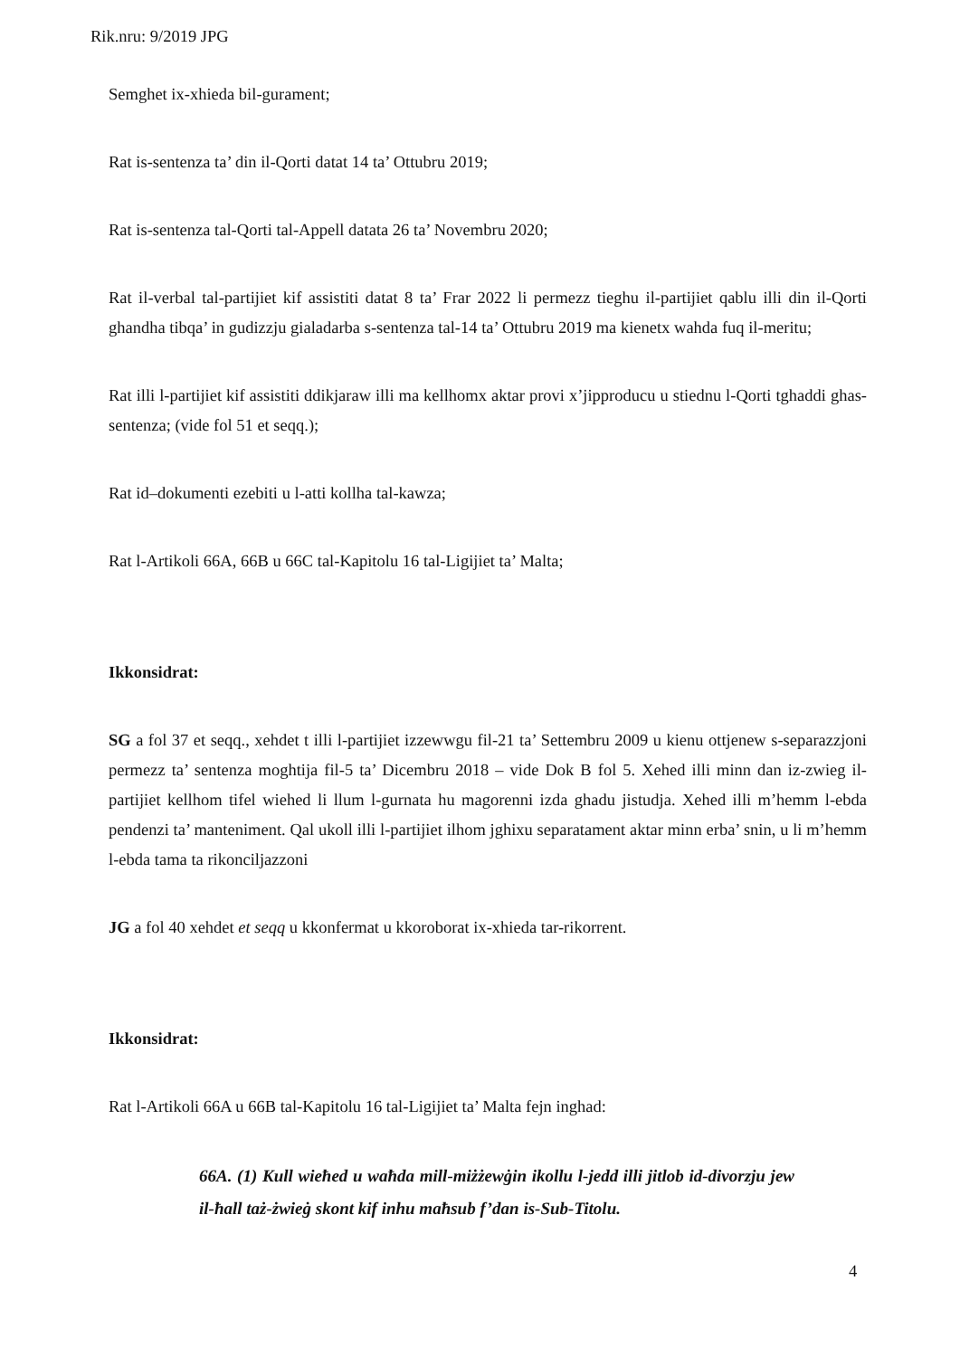Rik.nru: 9/2019 JPG
Semghet ix-xhieda bil-gurament;
Rat is-sentenza ta’ din il-Qorti datat 14 ta’ Ottubru 2019;
Rat is-sentenza tal-Qorti tal-Appell datata 26 ta’ Novembru 2020;
Rat il-verbal tal-partijiet kif assistiti datat 8 ta’ Frar 2022 li permezz tieghu il-partijiet qablu illi din il-Qorti ghandha tibqa’ in gudizzju gialadarba s-sentenza tal-14 ta’ Ottubru 2019 ma kienetx wahda fuq il-meritu;
Rat illi l-partijiet kif assistiti ddikjaraw illi ma kellhomx aktar provi x’jipproducu u stiednu l-Qorti tghaddi ghas-sentenza; (vide fol 51 et seqq.);
Rat id–dokumenti ezebiti u l-atti kollha tal-kawza;
Rat l-Artikoli 66A, 66B u 66C tal-Kapitolu 16 tal-Ligijiet ta’ Malta;
Ikkonsidrat:
SG a fol 37 et seqq., xehdet t illi l-partijiet izzewwgu fil-21 ta’ Settembru 2009 u kienu ottjenew s-separazzjoni permezz ta’ sentenza moghtija fil-5 ta’ Dicembru 2018 – vide Dok B fol 5. Xehed illi minn dan iz-zwieg il-partijiet kellhom tifel wiehed li llum l-gurnata hu magorenni izda ghadu jistudja. Xehed illi m’hemm l-ebda pendenzi ta’ manteniment. Qal ukoll illi l-partijiet ilhom jghixu separatament aktar minn erba’ snin, u li m’hemm l-ebda tama ta rikonciljazzoni
JG a fol 40 xehdet et seqq u kkonfermat u kkoroborat ix-xhieda tar-rikorrent.
Ikkonsidrat:
Rat l-Artikoli 66A u 66B tal-Kapitolu 16 tal-Ligijiet ta’ Malta fejn inghad:
66A. (1) Kull wieħed u waħda mill-miżżewġin ikollu l-jedd illi jitlob id-divorzju jew il-ħall taż-żwieġ skont kif inhu maħsub f’dan is-Sub-Titolu.
4